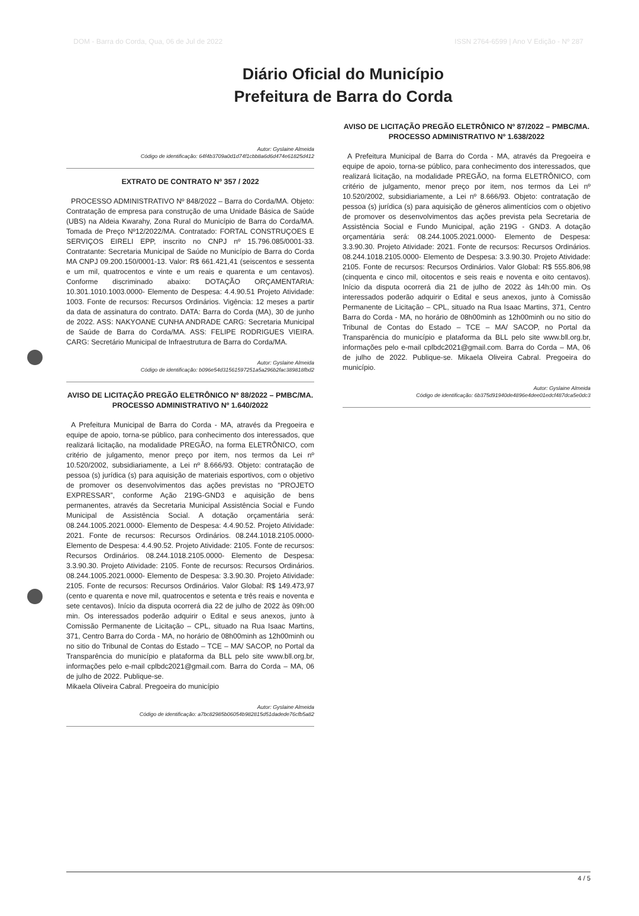DOM - Barra do Corda, Qua, 06 de Jul de 2022 ISSN 2764-6599 | Ano V Edição - Nº 287
Diário Oficial do Município
Prefeitura de Barra do Corda
Autor: Gyslaine Almeida
Código de identificação: 64f4b3709a0d1d74f1cbb8a6d6d474e61825d412
EXTRATO DE CONTRATO Nº 357 / 2022
PROCESSO ADMINISTRATIVO Nº 848/2022 – Barra do Corda/MA. Objeto: Contratação de empresa para construção de uma Unidade Básica de Saúde (UBS) na Aldeia Kwarahy, Zona Rural do Município de Barra do Corda/MA. Tomada de Preço Nº12/2022/MA. Contratado: FORTAL CONSTRUÇOES E SERVIÇOS EIRELI EPP, inscrito no CNPJ nº 15.796.085/0001-33. Contratante: Secretaria Municipal de Saúde no Município de Barra do Corda MA CNPJ 09.200.150/0001-13. Valor: R$ 661.421,41 (seiscentos e sessenta e um mil, quatrocentos e vinte e um reais e quarenta e um centavos). Conforme discriminado abaixo: DOTAÇÃO ORÇAMENTARIA: 10.301.1010.1003.0000- Elemento de Despesa: 4.4.90.51 Projeto Atividade: 1003. Fonte de recursos: Recursos Ordinários. Vigência: 12 meses a partir da data de assinatura do contrato. DATA: Barra do Corda (MA), 30 de junho de 2022. ASS: NAKYOANE CUNHA ANDRADE CARG: Secretaria Municipal de Saúde de Barra do Corda/MA. ASS: FELIPE RODRIGUES VIEIRA. CARG: Secretário Municipal de Infraestrutura de Barra do Corda/MA.
Autor: Gyslaine Almeida
Código de identificação: b096e54d31561597251a5a296b2fac389818fbd2
AVISO DE LICITAÇÃO PREGÃO ELETRÔNICO Nº 88/2022 – PMBC/MA. PROCESSO ADMINISTRATIVO Nº 1.640/2022
A Prefeitura Municipal de Barra do Corda - MA, através da Pregoeira e equipe de apoio, torna-se público, para conhecimento dos interessados, que realizará licitação, na modalidade PREGÃO, na forma ELETRÔNICO, com critério de julgamento, menor preço por item, nos termos da Lei nº 10.520/2002, subsidiariamente, a Lei nº 8.666/93. Objeto: contratação de pessoa (s) jurídica (s) para aquisição de materiais esportivos, com o objetivo de promover os desenvolvimentos das ações previstas no “PROJETO EXPRESSAR”, conforme Ação 219G-GND3 e aquisição de bens permanentes, através da Secretaria Municipal Assistência Social e Fundo Municipal de Assistência Social. A dotação orçamentária será: 08.244.1005.2021.0000- Elemento de Despesa: 4.4.90.52. Projeto Atividade: 2021. Fonte de recursos: Recursos Ordinários. 08.244.1018.2105.0000- Elemento de Despesa: 4.4.90.52. Projeto Atividade: 2105. Fonte de recursos: Recursos Ordinários. 08.244.1018.2105.0000- Elemento de Despesa: 3.3.90.30. Projeto Atividade: 2105. Fonte de recursos: Recursos Ordinários. 08.244.1005.2021.0000- Elemento de Despesa: 3.3.90.30. Projeto Atividade: 2105. Fonte de recursos: Recursos Ordinários. Valor Global: R$ 149.473,97 (cento e quarenta e nove mil, quatrocentos e setenta e três reais e noventa e sete centavos). Início da disputa ocorrerá dia 22 de julho de 2022 às 09h:00 min. Os interessados poderão adquirir o Edital e seus anexos, junto à Comissão Permanente de Licitação – CPL, situado na Rua Isaac Martins, 371, Centro Barra do Corda - MA, no horário de 08h00minh as 12h00minh ou no sitio do Tribunal de Contas do Estado – TCE – MA/ SACOP, no Portal da Transparência do município e plataforma da BLL pelo site www.bll.org.br, informações pelo e-mail cplbdc2021@gmail.com. Barra do Corda – MA, 06 de julho de 2022. Publique-se.
Mikaela Oliveira Cabral. Pregoeira do município
Autor: Gyslaine Almeida
Código de identificação: a7bc82985b06054b982815d51dadede76cfb5a82
AVISO DE LICITAÇÃO PREGÃO ELETRÔNICO Nº 87/2022 – PMBC/MA. PROCESSO ADMINISTRATIVO Nº 1.638/2022
A Prefeitura Municipal de Barra do Corda - MA, através da Pregoeira e equipe de apoio, torna-se público, para conhecimento dos interessados, que realizará licitação, na modalidade PREGÃO, na forma ELETRÔNICO, com critério de julgamento, menor preço por item, nos termos da Lei nº 10.520/2002, subsidiariamente, a Lei nº 8.666/93. Objeto: contratação de pessoa (s) jurídica (s) para aquisição de gêneros alimentícios com o objetivo de promover os desenvolvimentos das ações prevista pela Secretaria de Assistência Social e Fundo Municipal, ação 219G - GND3. A dotação orçamentária será: 08.244.1005.2021.0000- Elemento de Despesa: 3.3.90.30. Projeto Atividade: 2021. Fonte de recursos: Recursos Ordinários. 08.244.1018.2105.0000- Elemento de Despesa: 3.3.90.30. Projeto Atividade: 2105. Fonte de recursos: Recursos Ordinários. Valor Global: R$ 555.806,98 (cinquenta e cinco mil, oitocentos e seis reais e noventa e oito centavos). Início da disputa ocorrerá dia 21 de julho de 2022 às 14h:00 min. Os interessados poderão adquirir o Edital e seus anexos, junto à Comissão Permanente de Licitação – CPL, situado na Rua Isaac Martins, 371, Centro Barra do Corda - MA, no horário de 08h00minh as 12h00minh ou no sitio do Tribunal de Contas do Estado – TCE – MA/ SACOP, no Portal da Transparência do município e plataforma da BLL pelo site www.bll.org.br, informações pelo e-mail cplbdc2021@gmail.com. Barra do Corda – MA, 06 de julho de 2022. Publique-se. Mikaela Oliveira Cabral. Pregoeira do município.
Autor: Gyslaine Almeida
Código de identificação: 6b375d91940de4896e4dee01edcf487dca5e0dc3
4 / 5